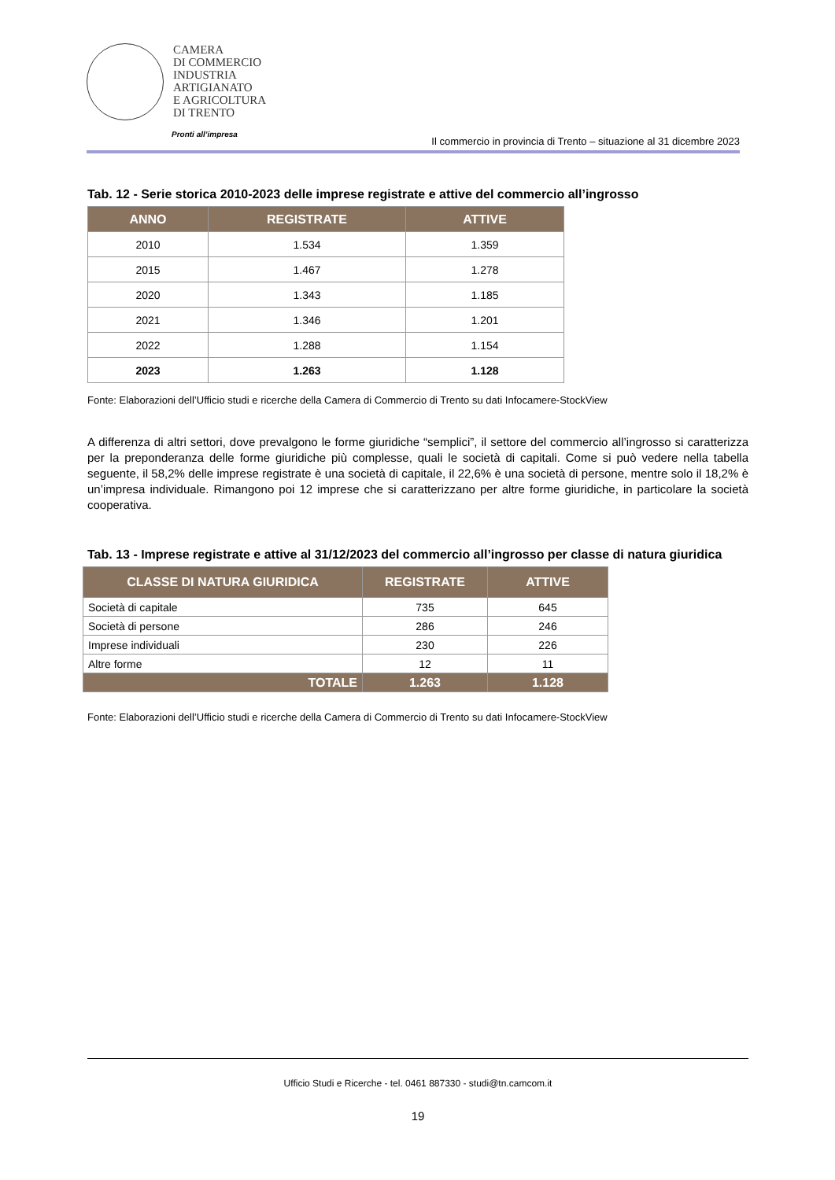CAMERA
DI COMMERCIO
INDUSTRIA
ARTIGIANATO
E AGRICOLTURA
DI TRENTO
Pronti all’impresa
Il commercio in provincia di Trento – situazione al 31 dicembre 2023
Tab. 12 - Serie storica 2010-2023 delle imprese registrate e attive del commercio all’ingrosso
| ANNO | REGISTRATE | ATTIVE |
| --- | --- | --- |
| 2010 | 1.534 | 1.359 |
| 2015 | 1.467 | 1.278 |
| 2020 | 1.343 | 1.185 |
| 2021 | 1.346 | 1.201 |
| 2022 | 1.288 | 1.154 |
| 2023 | 1.263 | 1.128 |
Fonte: Elaborazioni dell’Ufficio studi e ricerche della Camera di Commercio di Trento su dati Infocamere-StockView
A differenza di altri settori, dove prevalgono le forme giuridiche “semplici”, il settore del commercio all’ingrosso si caratterizza per la preponderanza delle forme giuridiche più complesse, quali le società di capitali. Come si può vedere nella tabella seguente, il 58,2% delle imprese registrate è una società di capitale, il 22,6% è una società di persone, mentre solo il 18,2% è un’impresa individuale. Rimangono poi 12 imprese che si caratterizzano per altre forme giuridiche, in particolare la società cooperativa.
Tab. 13 - Imprese registrate e attive al 31/12/2023 del commercio all’ingrosso per classe di natura giuridica
| CLASSE DI NATURA GIURIDICA | REGISTRATE | ATTIVE |
| --- | --- | --- |
| Società di capitale | 735 | 645 |
| Società di persone | 286 | 246 |
| Imprese individuali | 230 | 226 |
| Altre forme | 12 | 11 |
| TOTALE | 1.263 | 1.128 |
Fonte: Elaborazioni dell’Ufficio studi e ricerche della Camera di Commercio di Trento su dati Infocamere-StockView
Ufficio Studi e Ricerche - tel. 0461 887330 - studi@tn.camcom.it
19